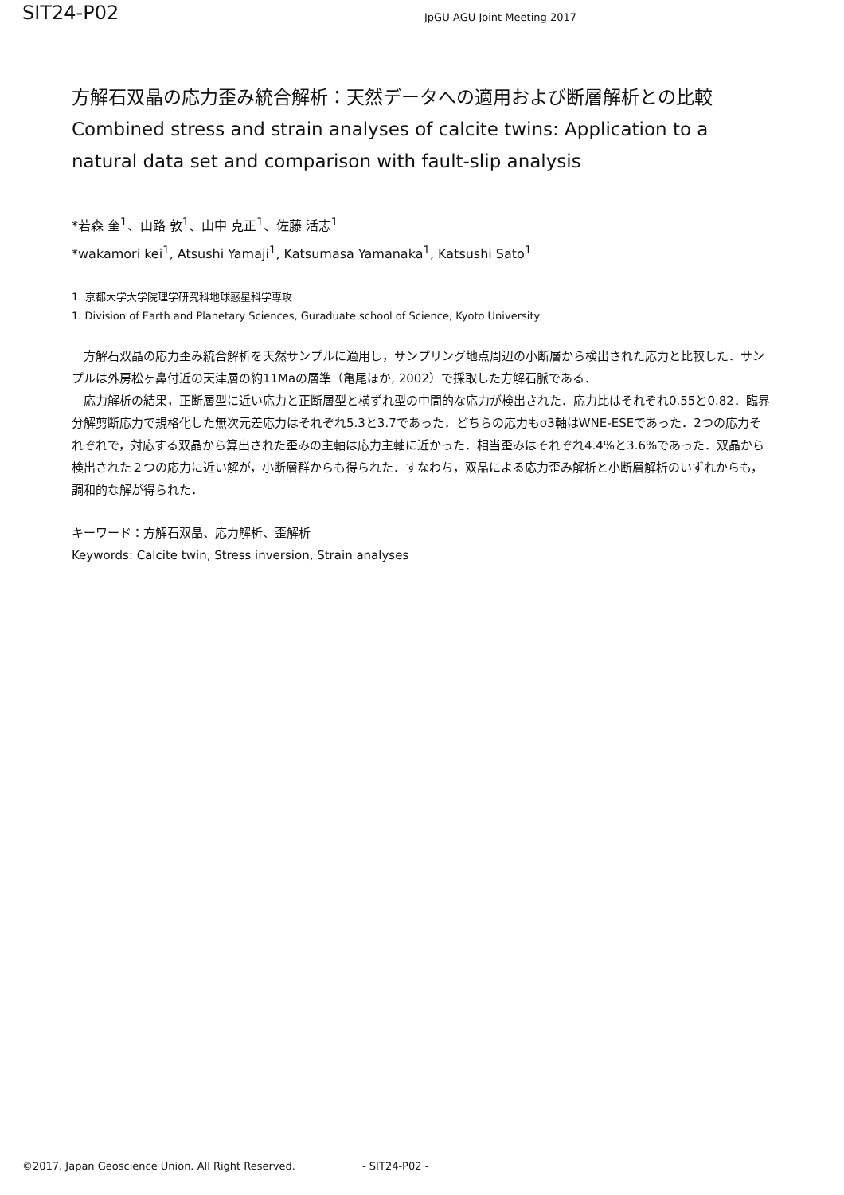SIT24-P02
JpGU-AGU Joint Meeting 2017
方解石双晶の応力歪み統合解析：天然データへの適用および断層解析との比較
Combined stress and strain analyses of calcite twins: Application to a natural data set and comparison with fault-slip analysis
*若森 奎<sup>1</sup>、山路 敦<sup>1</sup>、山中 克正<sup>1</sup>、佐藤 活志<sup>1</sup>
*wakamori kei<sup>1</sup>, Atsushi Yamaji<sup>1</sup>, Katsumasa Yamanaka<sup>1</sup>, Katsushi Sato<sup>1</sup>
1. 京都大学大学院理学研究科地球惑星科学専攻
1. Division of Earth and Planetary Sciences, Guraduate school of Science, Kyoto University
方解石双晶の応力歪み統合解析を天然サンプルに適用し，サンプリング地点周辺の小断層から検出された応力と比較した．サンプルは外房松ヶ鼻付近の天津層の約11Maの層準（亀尾ほか, 2002）で採取した方解石脈である．
応力解析の結果，正断層型に近い応力と正断層型と横ずれ型の中間的な応力が検出された．応力比はそれぞれ0.55と0.82．臨界分解剪断応力で規格化した無次元差応力はそれぞれ5.3と3.7であった．どちらの応力もσ3軸はWNE-ESEであった．2つの応力それぞれで，対応する双晶から算出された歪みの主軸は応力主軸に近かった．相当歪みはそれぞれ4.4%と3.6%であった．双晶から検出された２つの応力に近い解が，小断層群からも得られた．すなわち，双晶による応力歪み解析と小断層解析のいずれからも，調和的な解が得られた．
キーワード：方解石双晶、応力解析、歪解析
Keywords: Calcite twin, Stress inversion, Strain analyses
©2017. Japan Geoscience Union. All Right Reserved. - SIT24-P02 -